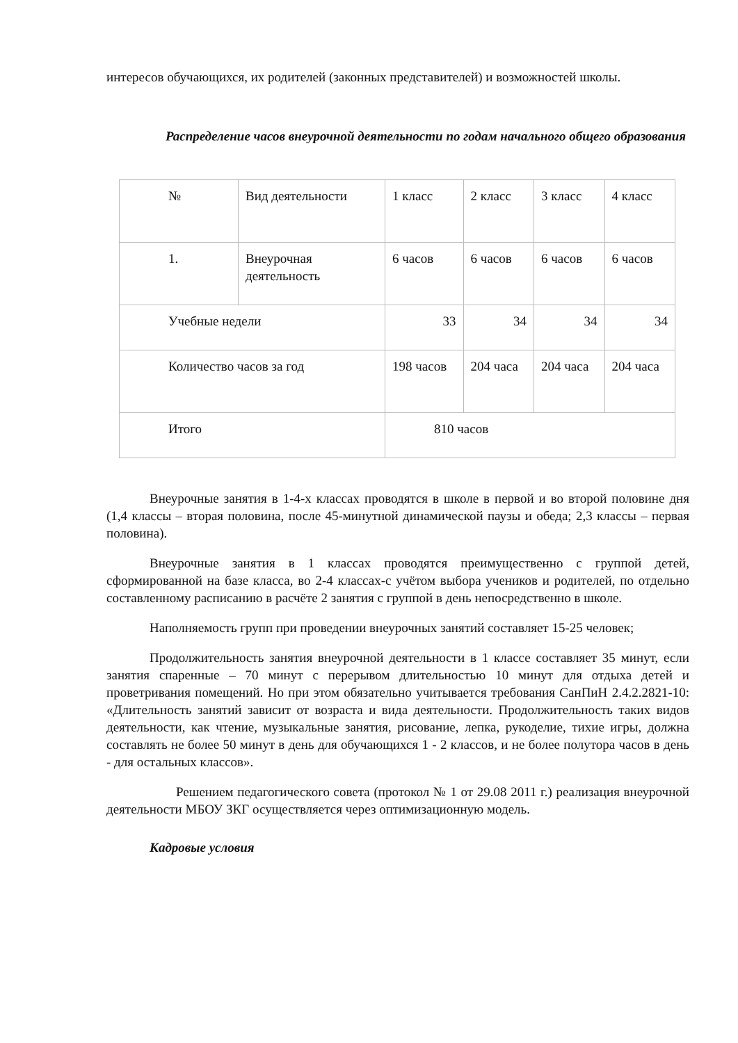интересов обучающихся, их родителей (законных представителей) и возможностей школы.
Распределение часов внеурочной деятельности по годам начального общего образования
| № | Вид деятельности | 1 класс | 2 класс | 3 класс | 4 класс |
| 1. | Внеурочная деятельность | 6 часов | 6 часов | 6 часов | 6 часов |
| Учебные недели | | 33 | 34 | 34 | 34 |
| Количество часов за год | | 198 часов | 204 часа | 204 часа | 204 часа |
| Итого | | 810 часов | | | |
Внеурочные занятия в 1-4-х классах проводятся в школе в первой и во второй половине дня (1,4 классы – вторая половина, после 45-минутной динамической паузы и обеда; 2,3 классы – первая половина).
Внеурочные занятия в 1 классах проводятся преимущественно с группой детей, сформированной на базе класса, во 2-4 классах-с учётом выбора учеников и родителей, по отдельно составленному расписанию в расчёте 2 занятия с группой в день непосредственно в школе.
Наполняемость групп при проведении внеурочных занятий составляет 15-25 человек;
Продолжительность занятия внеурочной деятельности в 1 классе составляет 35 минут, если занятия спаренные – 70 минут с перерывом длительностью 10 минут для отдыха детей и проветривания помещений. Но при этом обязательно учитывается требования СанПиН 2.4.2.2821-10: «Длительность занятий зависит от возраста и вида деятельности. Продолжительность таких видов деятельности, как чтение, музыкальные занятия, рисование, лепка, рукоделие, тихие игры, должна составлять не более 50 минут в день для обучающихся 1 - 2 классов, и не более полутора часов в день - для остальных классов».
Решением педагогического совета (протокол № 1 от 29.08 2011 г.) реализация внеурочной деятельности МБОУ ЗКГ осуществляется через оптимизационную модель.
Кадровые условия